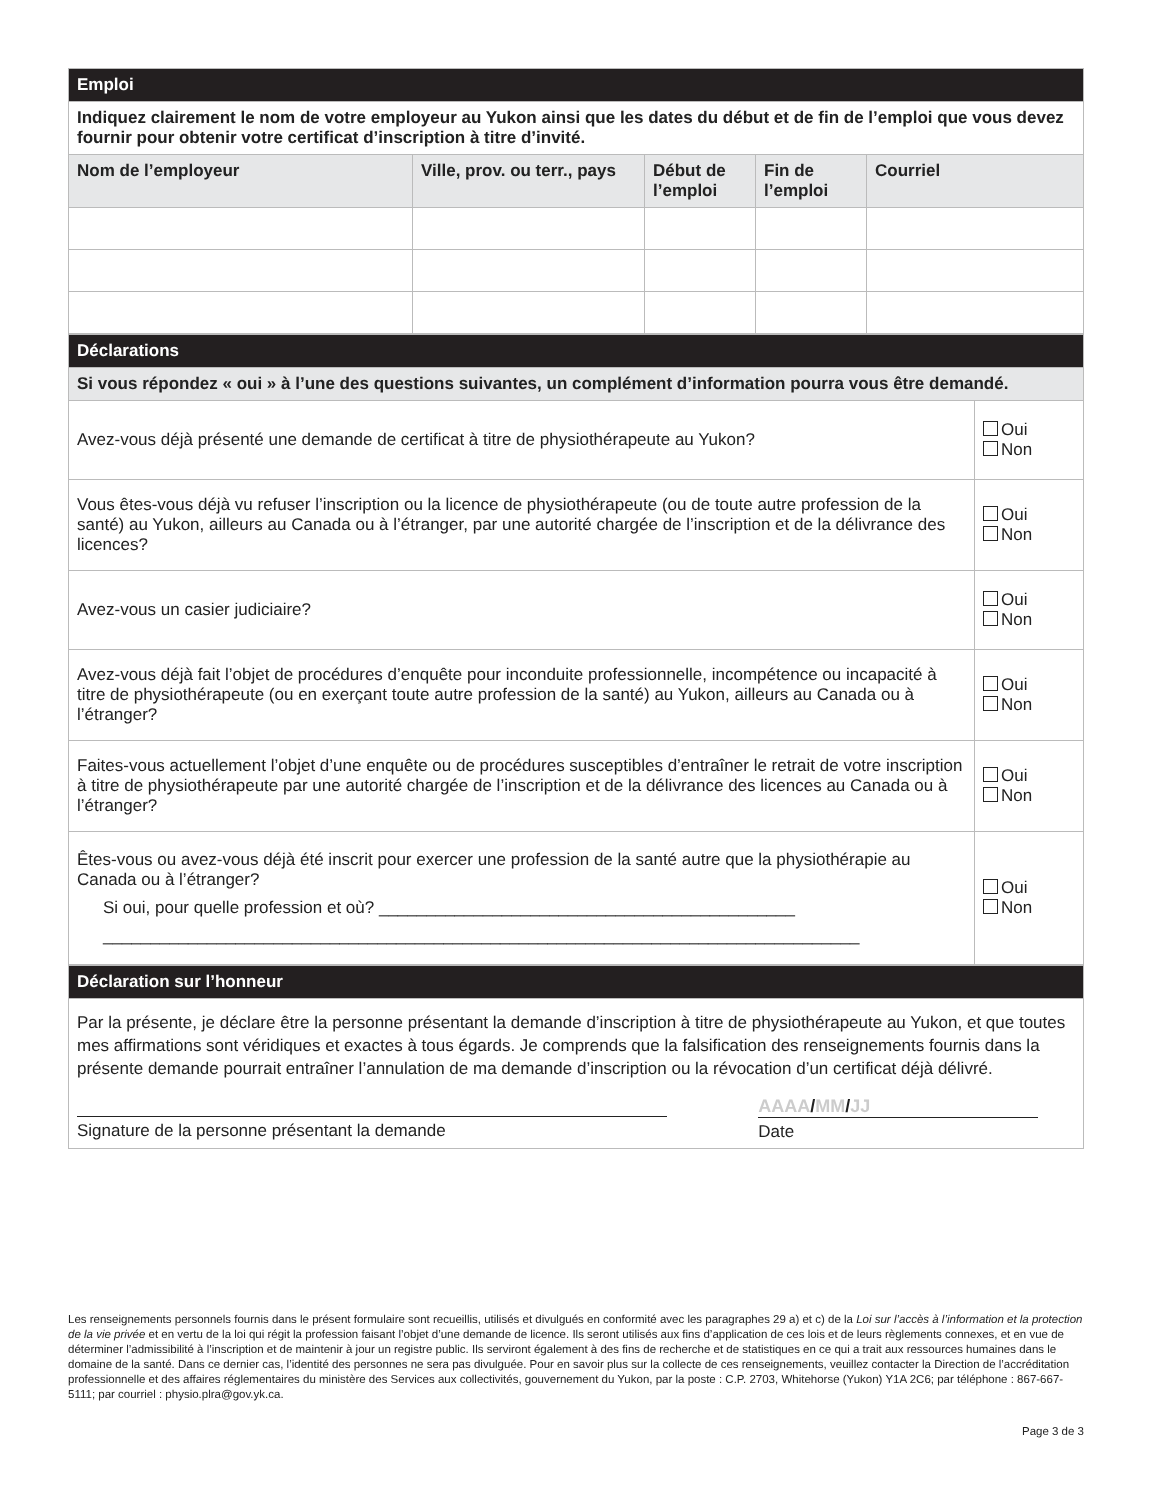| Emploi | | | | |
| Indiquez clairement le nom de votre employeur au Yukon ainsi que les dates du début et de fin de l’emploi que vous devez fournir pour obtenir votre certificat d’inscription à titre d’invité. | | | | |
| Nom de l’employeur | Ville, prov. ou terr., pays | Début de l’emploi | Fin de l’emploi | Courriel |
| Déclarations | |
| Si vous répondez « oui » à l’une des questions suivantes, un complément d’information pourra vous être demandé. | |
| Avez-vous déjà présenté une demande de certificat à titre de physiothérapeute au Yukon? | Oui Non |
| Vous êtes-vous déjà vu refuser l’inscription ou la licence de physiothérapeute (ou de toute autre profession de la santé) au Yukon, ailleurs au Canada ou à l’étranger, par une autorité chargée de l’inscription et de la délivrance des licences? | Oui Non |
| Avez-vous un casier judiciaire? | Oui Non |
| Avez-vous déjà fait l’objet de procédures d’enquête pour inconduite professionnelle, incompétence ou incapacité à titre de physiothérapeute (ou en exerçant toute autre profession de la santé) au Yukon, ailleurs au Canada ou à l’étranger? | Oui Non |
| Faites-vous actuellement l’objet d’une enquête ou de procédures susceptibles d’entraîner le retrait de votre inscription à titre de physiothérapeute par une autorité chargée de l’inscription et de la délivrance des licences au Canada ou à l’étranger? | Oui Non |
| Êtes-vous ou avez-vous déjà été inscrit pour exercer une profession de la santé autre que la physiothérapie au Canada ou à l’étranger? Si oui, pour quelle profession et où? ____________________________________________ ________________________________________________________________________________ | Oui Non |
| Déclaration sur l’honneur | |
| Par la présente, je déclare être la personne présentant la demande d’inscription à titre de physiothérapeute au Yukon, et que toutes mes affirmations sont véridiques et exactes à tous égards. Je comprends que la falsification des renseignements fournis dans la présente demande pourrait entraîner l’annulation de ma demande d’inscription ou la révocation d’un certificat déjà délivré. | |
| Signature de la personne présentant la demande | AAAA / MM / JJ Date |
Les renseignements personnels fournis dans le présent formulaire sont recueillis, utilisés et divulgués en conformité avec les paragraphes 29 a) et c) de la Loi sur l’accès à l’information et la protection de la vie privée et en vertu de la loi qui régit la profession faisant l’objet d’une demande de licence. Ils seront utilisés aux fins d’application de ces lois et de leurs règlements connexes, et en vue de déterminer l’admissibilité à l’inscription et de maintenir à jour un registre public. Ils serviront également à des fins de recherche et de statistiques en ce qui a trait aux ressources humaines dans le domaine de la santé. Dans ce dernier cas, l’identité des personnes ne sera pas divulguée. Pour en savoir plus sur la collecte de ces renseignements, veuillez contacter la Direction de l’accréditation professionnelle et des affaires réglementaires du ministère des Services aux collectivités, gouvernement du Yukon, par la poste : C.P. 2703, Whitehorse (Yukon) Y1A 2C6; par téléphone : 867-667-5111; par courriel : physio.plra@gov.yk.ca.
Page 3 de 3